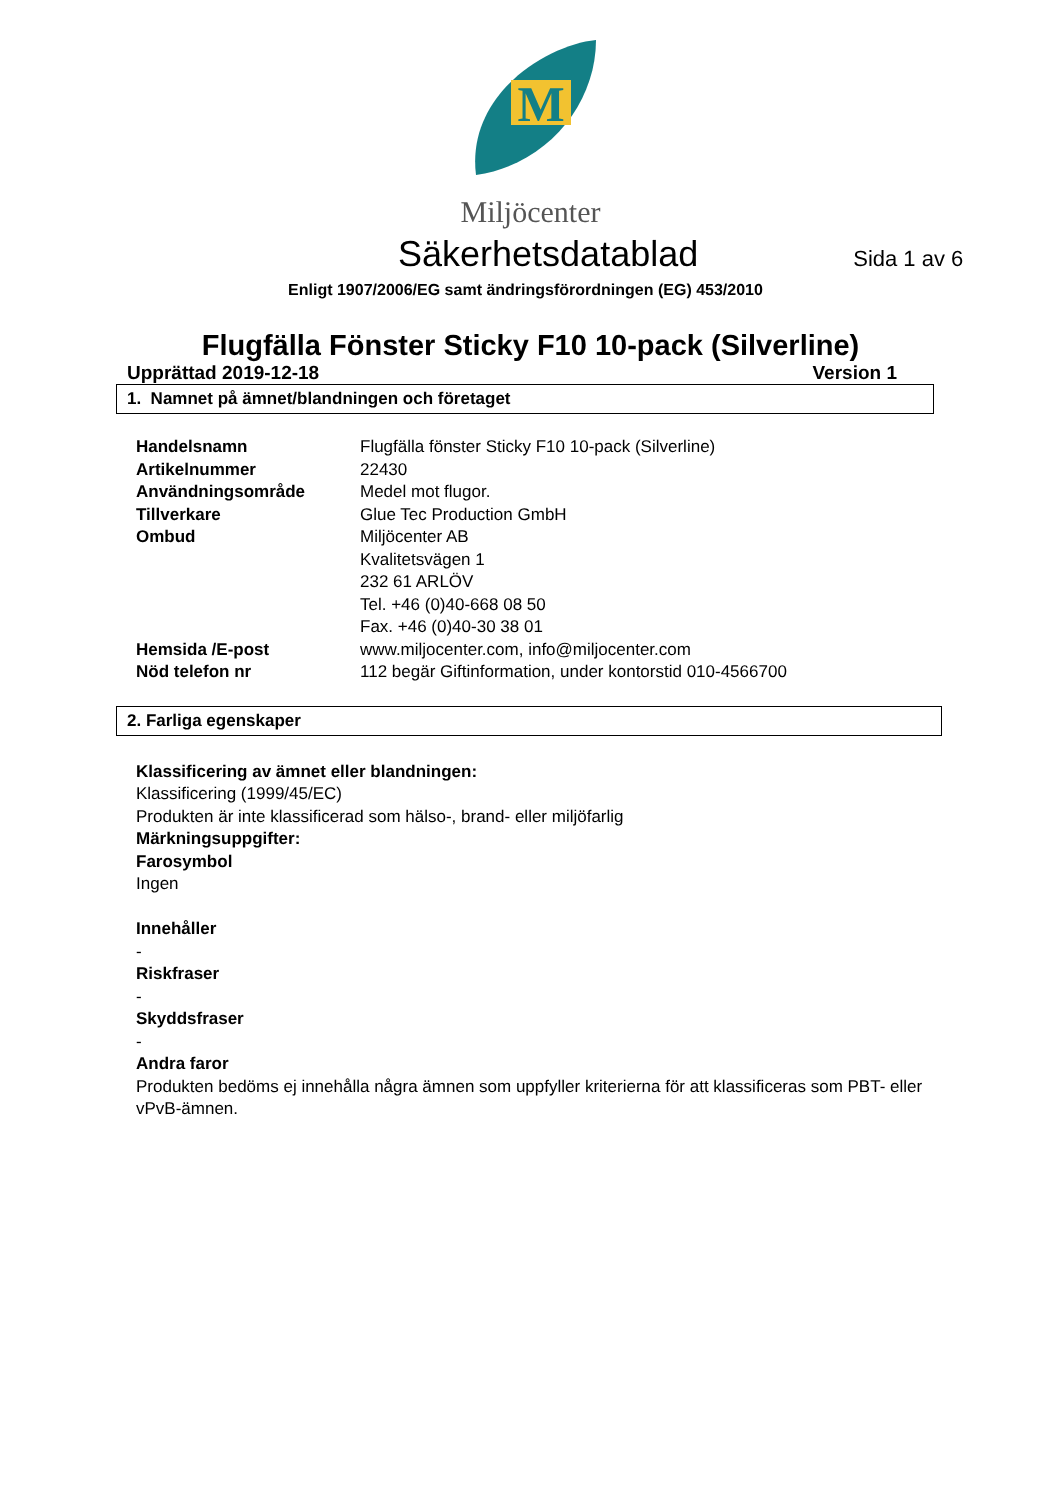M
Miljöcenter
Säkerhetsdatablad Sida 1 av 6
Enligt 1907/2006/EG samt ändringsförordningen (EG) 453/2010
Flugfälla Fönster Sticky F10 10-pack (Silverline)
Upprättad 2019-12-18 Version 1
1. Namnet på ämnet/blandningen och företaget
| Handelsnamn | Flugfälla fönster Sticky F10 10-pack (Silverline) |
| Artikelnummer | 22430 |
| Användningsområde | Medel mot flugor. |
| Tillverkare | Glue Tec Production GmbH |
| Ombud | Miljöcenter AB Kvalitetsvägen 1 232 61 ARLÖV Tel. +46 (0)40-668 08 50 Fax. +46 (0)40-30 38 01 |
| Hemsida /E-post | www.miljocenter.com, info@miljocenter.com |
| Nöd telefon nr | 112 begär Giftinformation, under kontorstid 010-4566700 |
2. Farliga egenskaper
Klassificering av ämnet eller blandningen:
Klassificering (1999/45/EC)
Produkten är inte klassificerad som hälso-, brand- eller miljöfarlig
Märkningsuppgifter:
Farosymbol
Ingen
Innehåller
-
Riskfraser
-
Skyddsfraser
-
Andra faror
Produkten bedöms ej innehålla några ämnen som uppfyller kriterierna för att klassificeras som PBT- eller vPvB-ämnen.